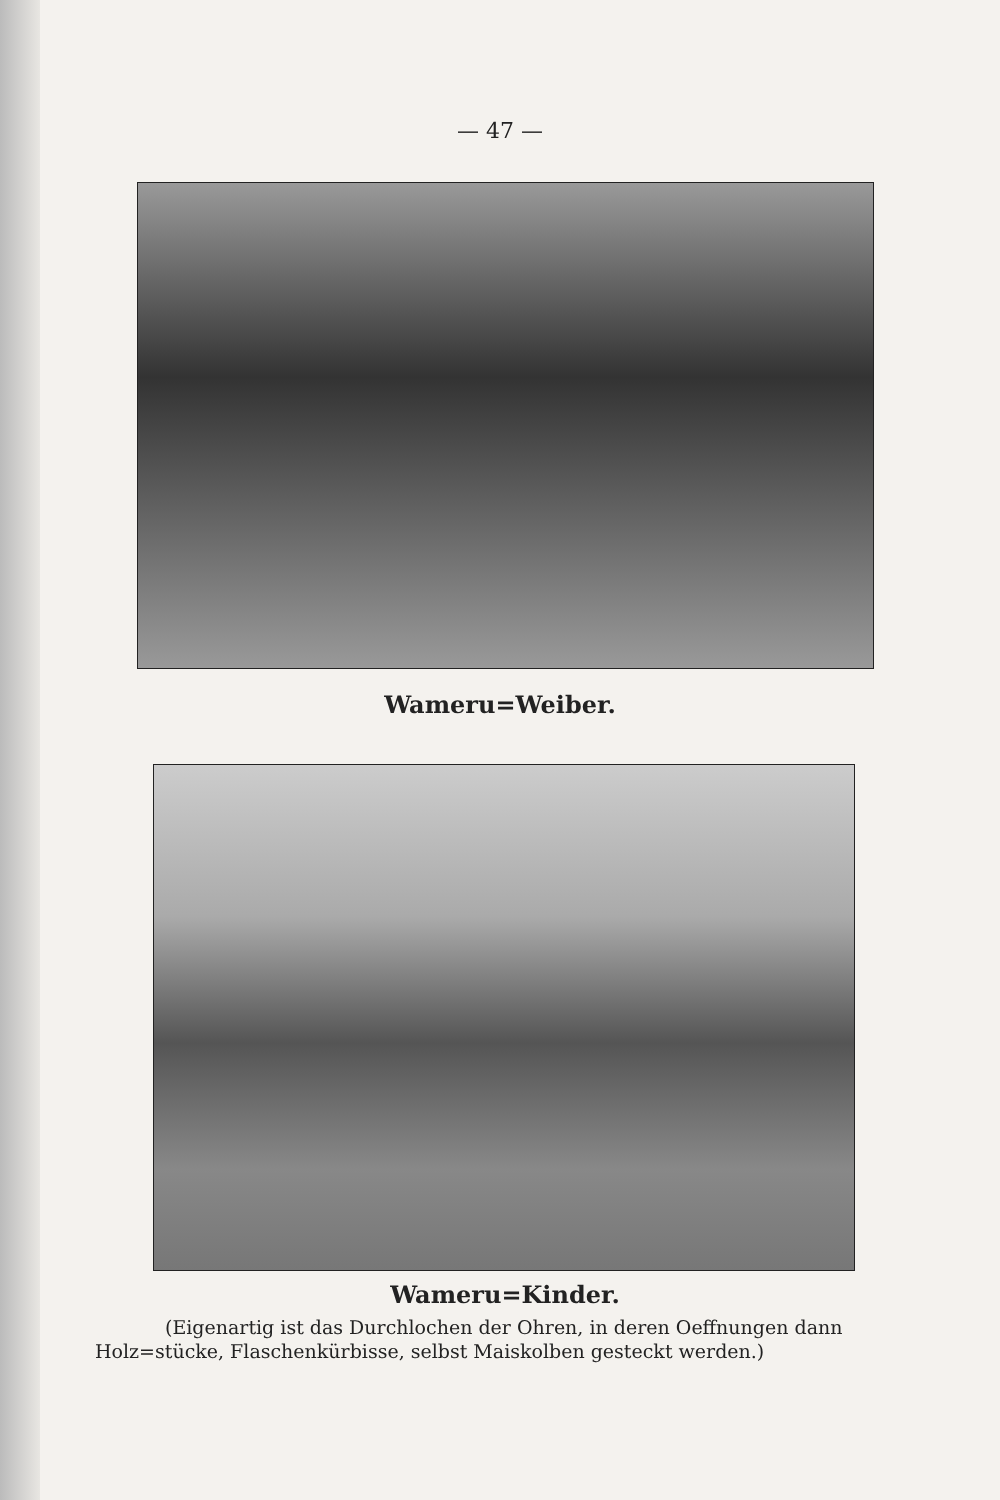— 47 —
Wameru=Weiber.
Wameru=Kinder.
(Eigenartig ist das Durchlochen der Ohren, in deren Oeffnungen dann Holz=stücke, Flaschenkürbisse, selbst Maiskolben gesteckt werden.)